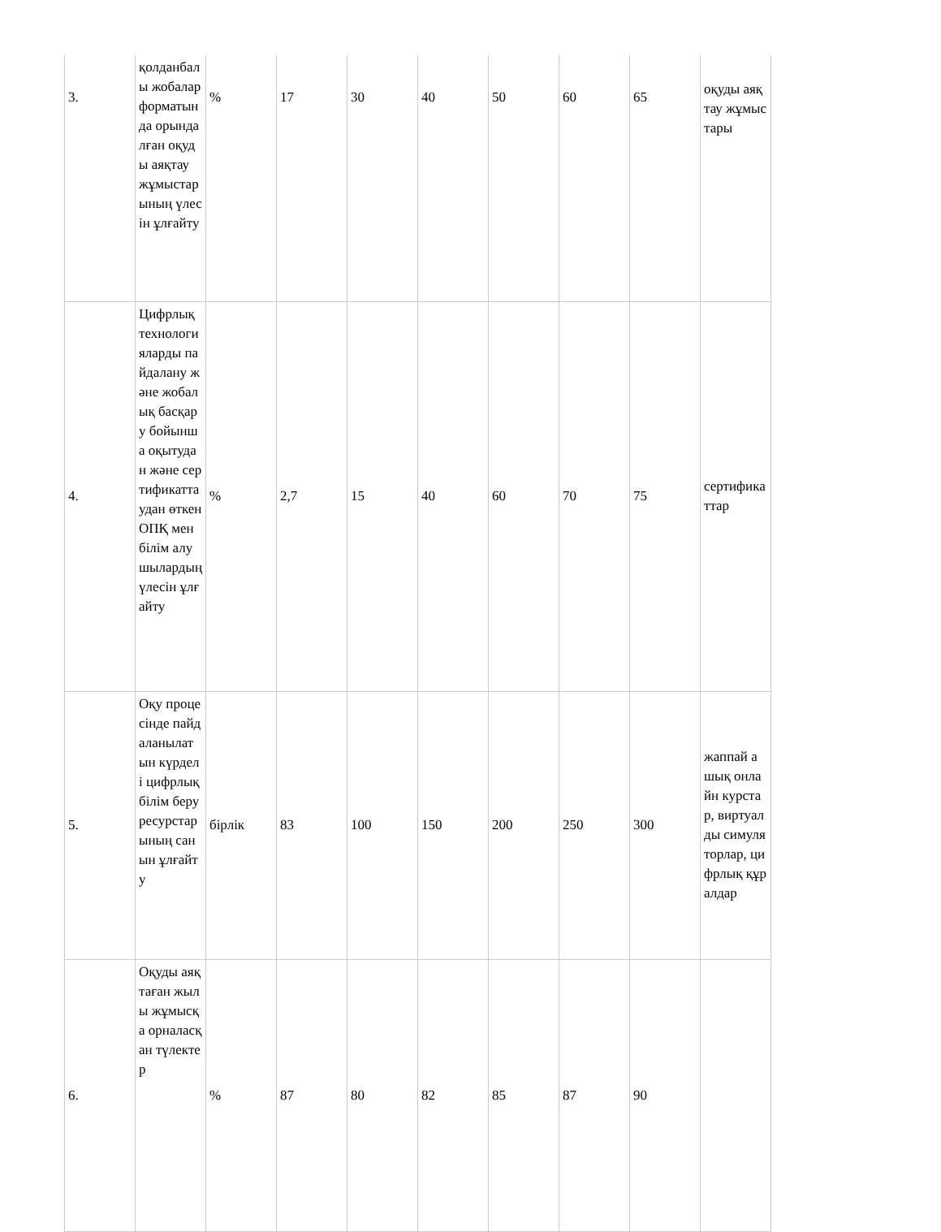| 3. | қолданбалы жобалар форматында орындалған оқуды аяқтау жұмыстарының үлесін ұлғайту | % | 17 | 30 | 40 | 50 | 60 | 65 | оқуды аяқтау жұмыстары |
| 4. | Цифрлық технологияларды пайдалану және жобалық басқару бойынша оқытудан және сертификаттаудан өткен ОПҚ мен білім алушылардың үлесін ұлғайту | % | 2,7 | 15 | 40 | 60 | 70 | 75 | сертификаттар |
| 5. | Оқу процесінде пайдаланылатын күрделі цифрлық білім беру ресурстарының санын ұлғайту | бірлік | 83 | 100 | 150 | 200 | 250 | 300 | жаппай ашық онлайн курстар, виртуалды симуляторлар, цифрлық құралдар |
| 6. | Оқуды аяқтаған жылы жұмысқа орналасқан түлектер | % | 87 | 80 | 82 | 85 | 87 | 90 | |